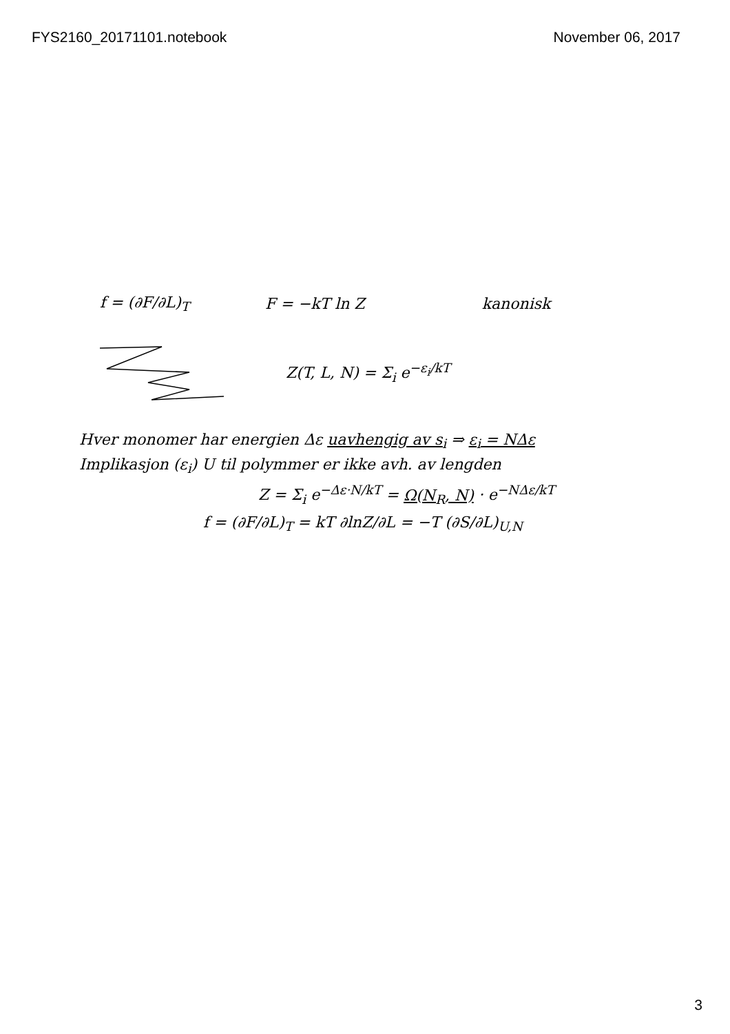FYS2160_20171101.notebook November 06, 2017
f = (∂F/∂L)<sub>T</sub> F = −kT ln Z kanonisk
Z(T, L, N) = Σ<sub>i</sub> e<sup>−ε<sub>i</sub>/kT</sup>
Hver monomer har energien Δε uavhengig av s<sub>i</sub> ⇒ ε<sub>i</sub> = NΔε
Implikasjon (ε<sub>i</sub>) U til polymmer er ikke avh. av lengden
Z = Σ<sub>i</sub> e<sup>−Δε·N/kT</sup> = Ω(N<sub>R</sub>, N) · e<sup>−NΔε/kT</sup>
f = (∂F/∂L)<sub>T</sub> = kT ∂lnZ/∂L = −T (∂S/∂L)<sub>U,N</sub>
3